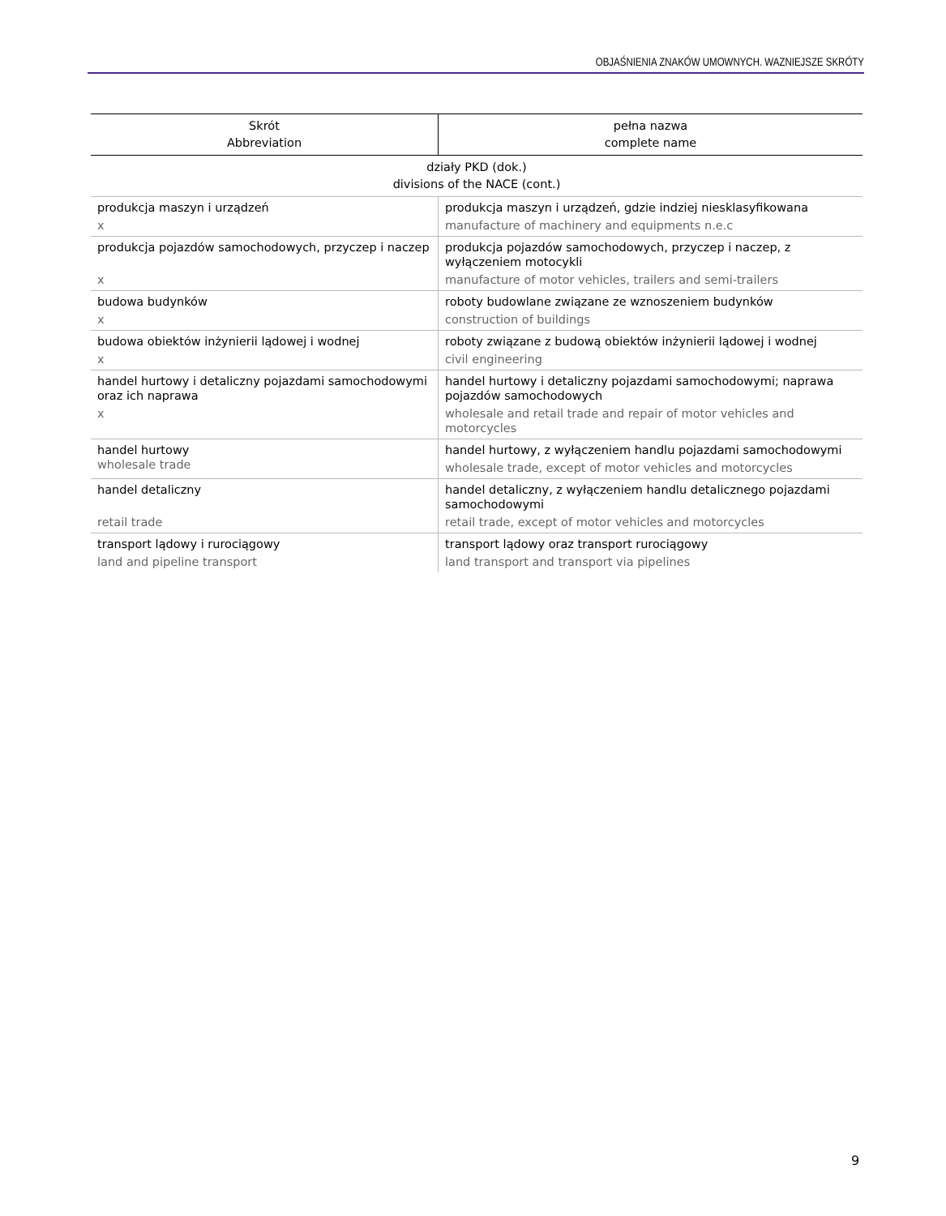OBJAŚNIENIA ZNAKÓW UMOWNYCH. WAZNIEJSZE SKRÓTY
| Skrót Abbreviation | pełna nazwa complete name |
| --- | --- |
| działy PKD (dok.) divisions of the NACE (cont.) | |
| produkcja maszyn i urządzeń x | produkcja maszyn i urządzeń, gdzie indziej niesklasyfikowana manufacture of machinery and equipments n.e.c |
| produkcja pojazdów samochodowych, przyczep i naczep x | produkcja pojazdów samochodowych, przyczep i naczep, z wyłączeniem motocykli manufacture of motor vehicles, trailers and semi-trailers |
| budowa budynków x | roboty budowlane związane ze wznoszeniem budynków construction of buildings |
| budowa obiektów inżynierii lądowej i wodnej x | roboty związane z budową obiektów inżynierii lądowej i wodnej civil engineering |
| handel hurtowy i detaliczny pojazdami samochodowymi oraz ich naprawa x | handel hurtowy i detaliczny pojazdami samochodowymi; naprawa pojazdów samochodowych wholesale and retail trade and repair of motor vehicles and motorcycles |
| handel hurtowy wholesale trade | handel hurtowy, z wyłączeniem handlu pojazdami samochodowymi wholesale trade, except of motor vehicles and motorcycles |
| handel detaliczny retail trade | handel detaliczny, z wyłączeniem handlu detalicznego pojazdami samochodowymi retail trade, except of motor vehicles and motorcycles |
| transport lądowy i rurociągowy land and pipeline transport | transport lądowy oraz transport rurociągowy land transport and transport via pipelines |
9